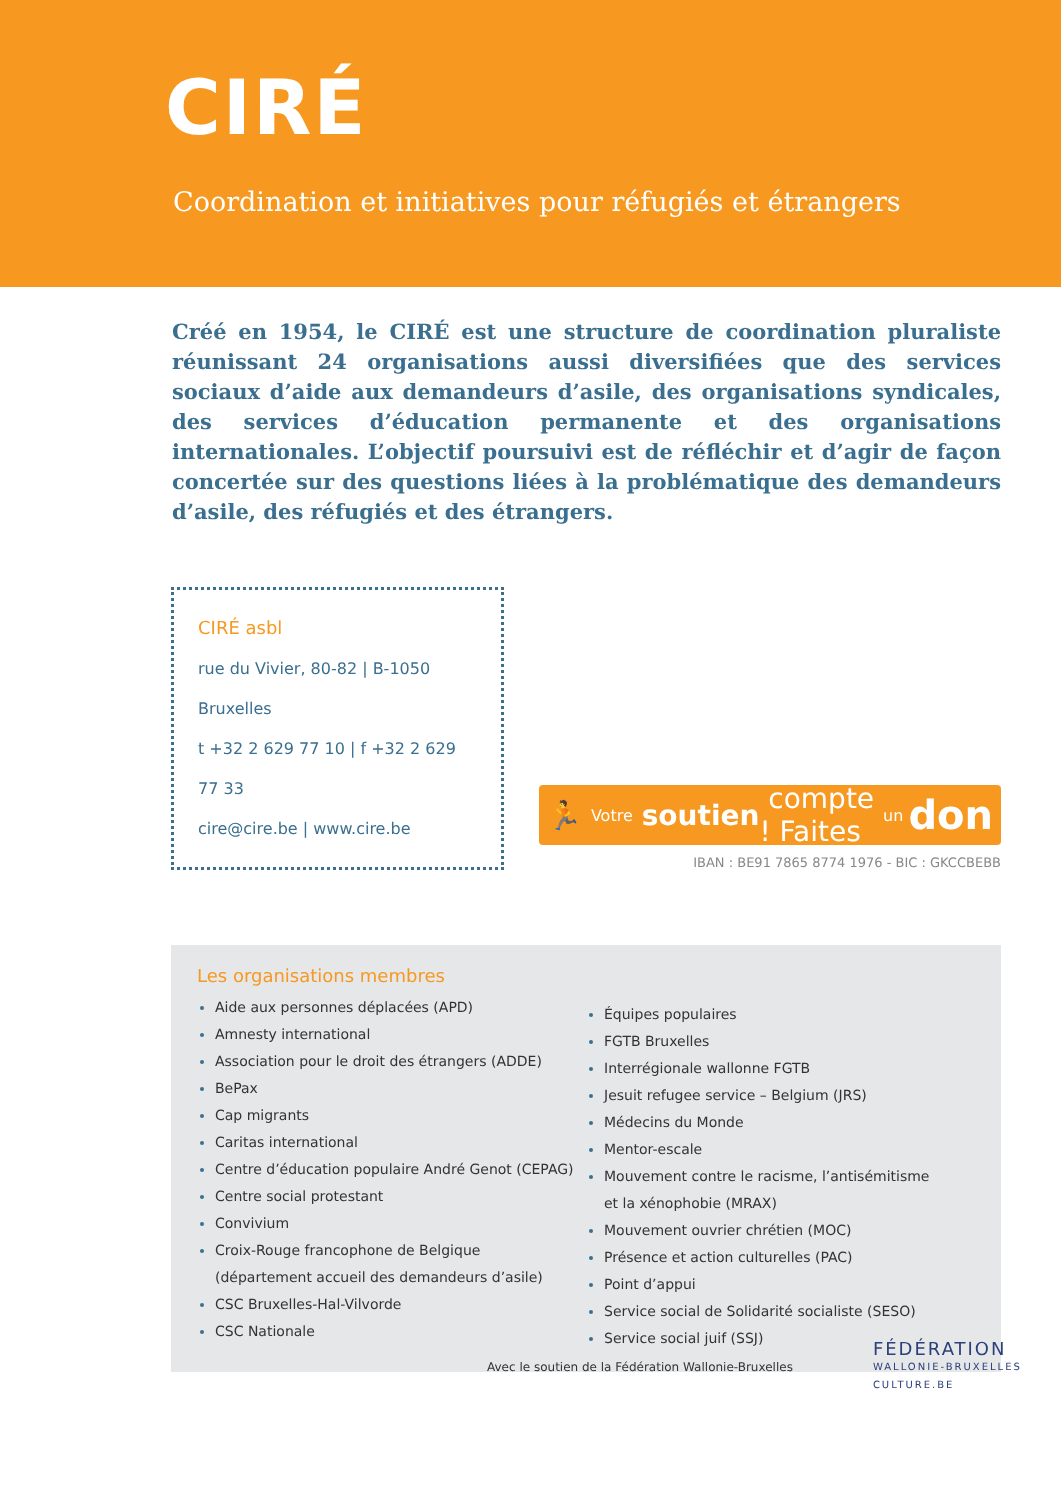CIRÉ
Coordination et initiatives pour réfugiés et étrangers
Créé en 1954, le CIRÉ est une structure de coordination pluraliste réunissant 24 organisations aussi diversifiées que des services sociaux d’aide aux demandeurs d’asile, des organisations syndicales, des services d’éducation permanente et des organisations internationales. L’objectif poursuivi est de réfléchir et d’agir de façon concertée sur des questions liées à la problématique des demandeurs d’asile, des réfugiés et des étrangers.
CIRÉ asbl
rue du Vivier, 80-82 | B-1050 Bruxelles
t +32 2 629 77 10 | f +32 2 629 77 33
cire@cire.be | www.cire.be
🏃 Votre soutien compte ! Faites un don
IBAN : BE91 7865 8774 1976 - BIC : GKCCBEBB
Les organisations membres
Aide aux personnes déplacées (APD)
Amnesty international
Association pour le droit des étrangers (ADDE)
BePax
Cap migrants
Caritas international
Centre d’éducation populaire André Genot (CEPAG)
Centre social protestant
Convivium
Croix-Rouge francophone de Belgique
(département accueil des demandeurs d’asile)
CSC Bruxelles-Hal-Vilvorde
CSC Nationale
Équipes populaires
FGTB Bruxelles
Interrégionale wallonne FGTB
Jesuit refugee service – Belgium (JRS)
Médecins du Monde
Mentor-escale
Mouvement contre le racisme, l’antisémitisme
et la xénophobie (MRAX)
Mouvement ouvrier chrétien (MOC)
Présence et action culturelles (PAC)
Point d’appui
Service social de Solidarité socialiste (SESO)
Service social juif (SSJ)
Avec le soutien de la Fédération Wallonie-Bruxelles
FÉDÉRATION
WALLONIE-BRUXELLES
CULTURE.BE